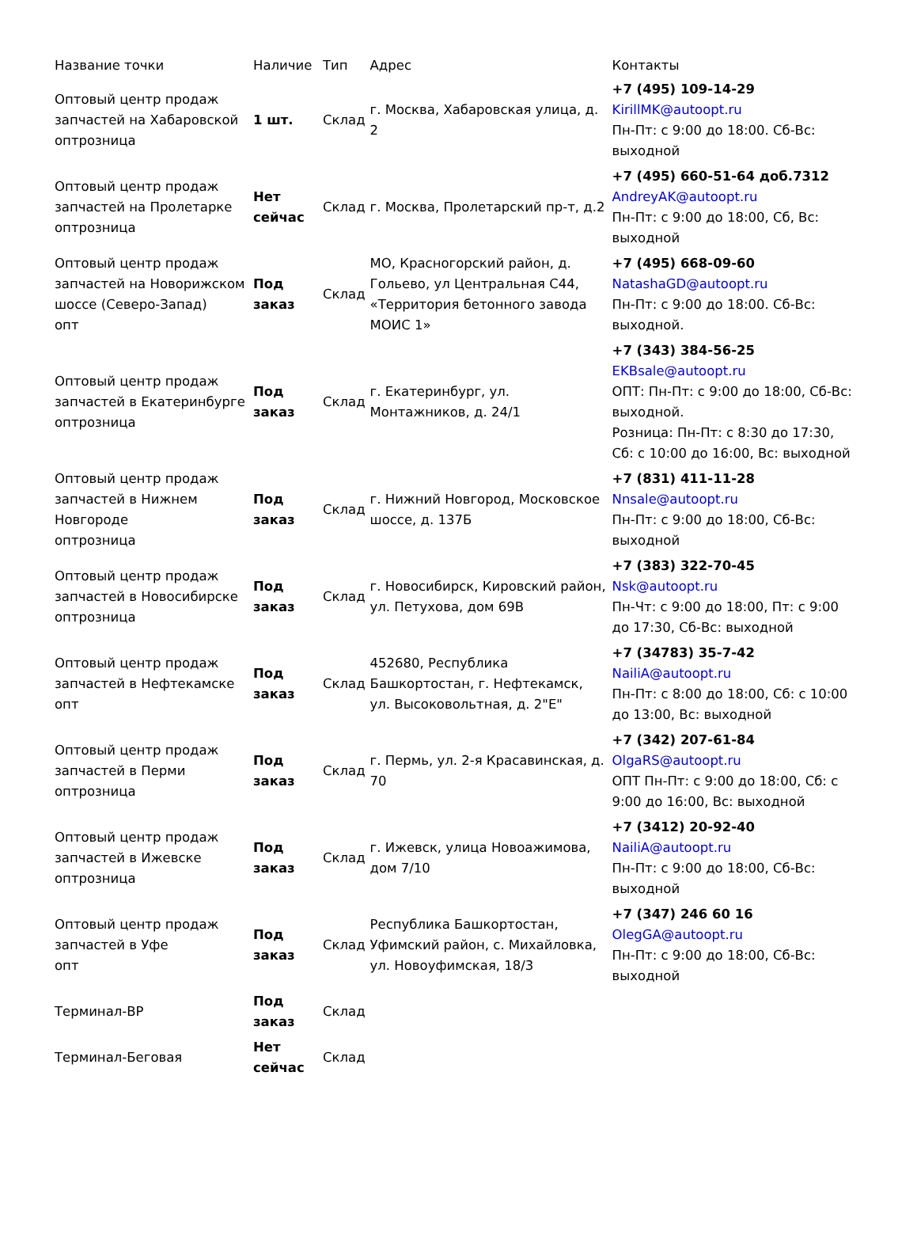| Название точки | Наличие | Тип | Адрес | Контакты |
| --- | --- | --- | --- | --- |
| Оптовый центр продаж запчастей на Хабаровской оптрозница | 1 шт. | Склад | г. Москва, Хабаровская улица, д. 2 | +7 (495) 109-14-29 KirillMK@autoopt.ru Пн-Пт: с 9:00 до 18:00. Сб-Вс: выходной |
| Оптовый центр продаж запчастей на Пролетарке оптрозница | Нет сейчас | Склад | г. Москва, Пролетарский пр-т, д.2 | +7 (495) 660-51-64 доб.7312 AndreyAK@autoopt.ru Пн-Пт: с 9:00 до 18:00, Сб, Вс: выходной |
| Оптовый центр продаж запчастей на Новорижском шоссе (Северо-Запад) опт | Под заказ | Склад | МО, Красногорский район, д. Гольево, ул Центральная С44, «Территория бетонного завода МОИС 1» | +7 (495) 668-09-60 NatashaGD@autoopt.ru Пн-Пт: с 9:00 до 18:00. Сб-Вс: выходной. |
| Оптовый центр продаж запчастей в Екатеринбурге оптрозница | Под заказ | Склад | г. Екатеринбург, ул. Монтажников, д. 24/1 | +7 (343) 384-56-25 EKBsale@autoopt.ru ОПТ: Пн-Пт: с 9:00 до 18:00, Сб-Вс: выходной. Розница: Пн-Пт: с 8:30 до 17:30, Сб: с 10:00 до 16:00, Вс: выходной |
| Оптовый центр продаж запчастей в Нижнем Новгороде оптрозница | Под заказ | Склад | г. Нижний Новгород, Московское шоссе, д. 137Б | +7 (831) 411-11-28 Nnsale@autoopt.ru Пн-Пт: с 9:00 до 18:00, Сб-Вс: выходной |
| Оптовый центр продаж запчастей в Новосибирске оптрозница | Под заказ | Склад | г. Новосибирск, Кировский район, ул. Петухова, дом 69В | +7 (383) 322-70-45 Nsk@autoopt.ru Пн-Чт: с 9:00 до 18:00, Пт: с 9:00 до 17:30, Сб-Вс: выходной |
| Оптовый центр продаж запчастей в Нефтекамске опт | Под заказ | Склад | 452680, Республика Башкортостан, г. Нефтекамск, ул. Высоковольтная, д. 2"Е" | +7 (34783) 35-7-42 NailiA@autoopt.ru Пн-Пт: с 8:00 до 18:00, Сб: с 10:00 до 13:00, Вс: выходной |
| Оптовый центр продаж запчастей в Перми оптрозница | Под заказ | Склад | г. Пермь, ул. 2-я Красавинская, д. 70 | +7 (342) 207-61-84 OlgaRS@autoopt.ru ОПТ Пн-Пт: с 9:00 до 18:00, Сб: с 9:00 до 16:00, Вс: выходной |
| Оптовый центр продаж запчастей в Ижевске оптрозница | Под заказ | Склад | г. Ижевск, улица Новоажимова, дом 7/10 | +7 (3412) 20-92-40 NailiA@autoopt.ru Пн-Пт: с 9:00 до 18:00, Сб-Вс: выходной |
| Оптовый центр продаж запчастей в Уфе опт | Под заказ | Склад | Республика Башкортостан, Уфимский район, с. Михайловка, ул. Новоуфимская, 18/3 | +7 (347) 246 60 16 OlegGA@autoopt.ru Пн-Пт: с 9:00 до 18:00, Сб-Вс: выходной |
| Терминал-ВР | Под заказ | Склад | | |
| Терминал-Беговая | Нет сейчас | Склад | | |